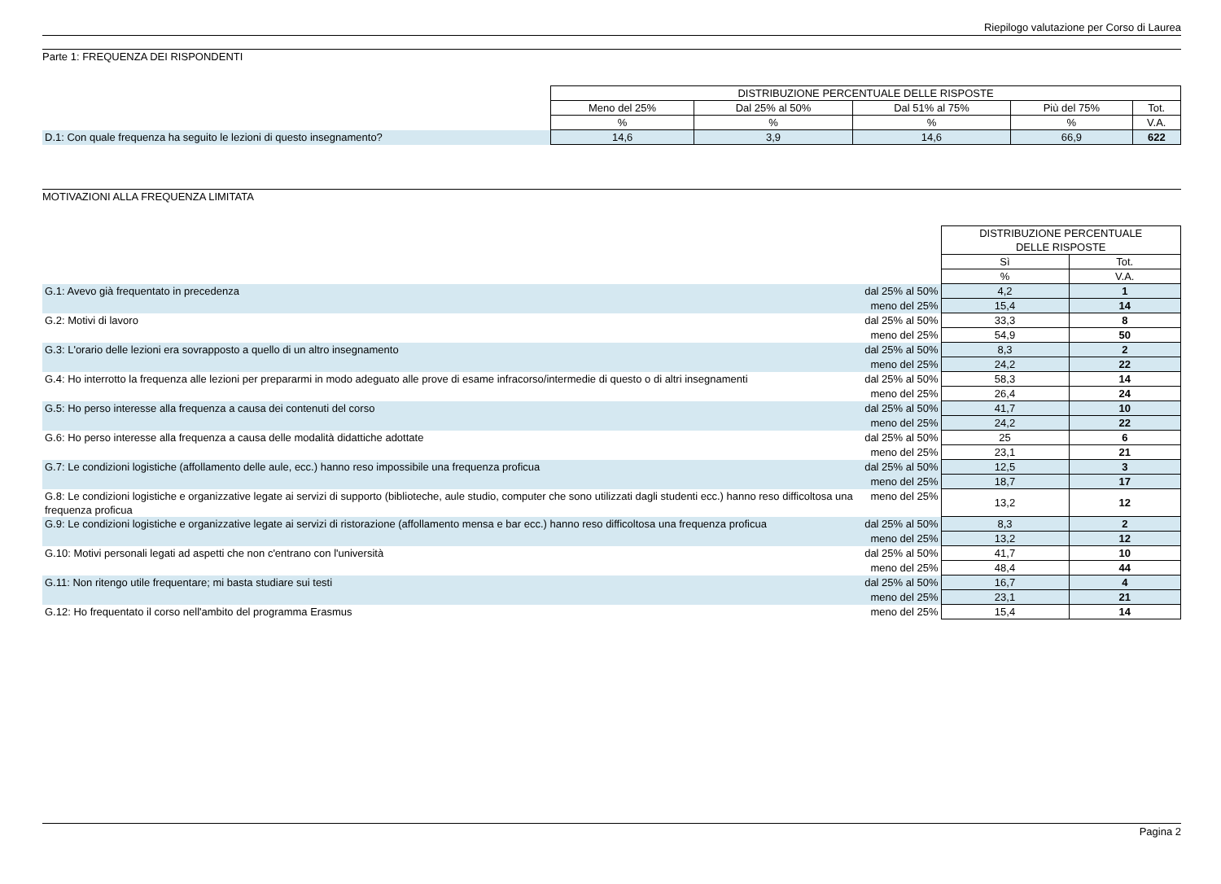Riepilogo valutazione per Corso di Laurea
Parte 1: FREQUENZA DEI RISPONDENTI
| | DISTRIBUZIONE PERCENTUALE DELLE RISPOSTE | | | | |
| | Meno del 25% | Dal 25% al 50% | Dal 51% al 75% | Più del 75% | Tot. |
| | % | % | % | % | V.A. |
| D.1: Con quale frequenza ha seguito le lezioni di questo insegnamento? | 14,6 | 3,9 | 14,6 | 66,9 | 622 |
MOTIVAZIONI ALLA FREQUENZA LIMITATA
| | | DISTRIBUZIONE PERCENTUALE DELLE RISPOSTE | |
| | | Sì | Tot. |
| | | % | V.A. |
| G.1: Avevo già frequentato in precedenza | dal 25% al 50% | 4,2 | 1 |
| | meno del 25% | 15,4 | 14 |
| G.2: Motivi di lavoro | dal 25% al 50% | 33,3 | 8 |
| | meno del 25% | 54,9 | 50 |
| G.3: L'orario delle lezioni era sovrapposto a quello di un altro insegnamento | dal 25% al 50% | 8,3 | 2 |
| | meno del 25% | 24,2 | 22 |
| G.4: Ho interrotto la frequenza alle lezioni per prepararmi in modo adeguato alle prove di esame infracorso/intermedie di questo o di altri insegnamenti | dal 25% al 50% | 58,3 | 14 |
| | meno del 25% | 26,4 | 24 |
| G.5: Ho perso interesse alla frequenza a causa dei contenuti del corso | dal 25% al 50% | 41,7 | 10 |
| | meno del 25% | 24,2 | 22 |
| G.6: Ho perso interesse alla frequenza a causa delle modalità didattiche adottate | dal 25% al 50% | 25 | 6 |
| | meno del 25% | 23,1 | 21 |
| G.7: Le condizioni logistiche (affollamento delle aule, ecc.) hanno reso impossibile una frequenza proficua | dal 25% al 50% | 12,5 | 3 |
| | meno del 25% | 18,7 | 17 |
| G.8: Le condizioni logistiche e organizzative legate ai servizi di supporto (biblioteche, aule studio, computer che sono utilizzati dagli studenti ecc.) hanno reso difficoltosa una frequenza proficua | meno del 25% | 13,2 | 12 |
| G.9: Le condizioni logistiche e organizzative legate ai servizi di ristorazione (affollamento mensa e bar ecc.) hanno reso difficoltosa una frequenza proficua | dal 25% al 50% | 8,3 | 2 |
| | meno del 25% | 13,2 | 12 |
| G.10: Motivi personali legati ad aspetti che non c'entrano con l'università | dal 25% al 50% | 41,7 | 10 |
| | meno del 25% | 48,4 | 44 |
| G.11: Non ritengo utile frequentare; mi basta studiare sui testi | dal 25% al 50% | 16,7 | 4 |
| | meno del 25% | 23,1 | 21 |
| G.12: Ho frequentato il corso nell'ambito del programma Erasmus | meno del 25% | 15,4 | 14 |
Pagina 2